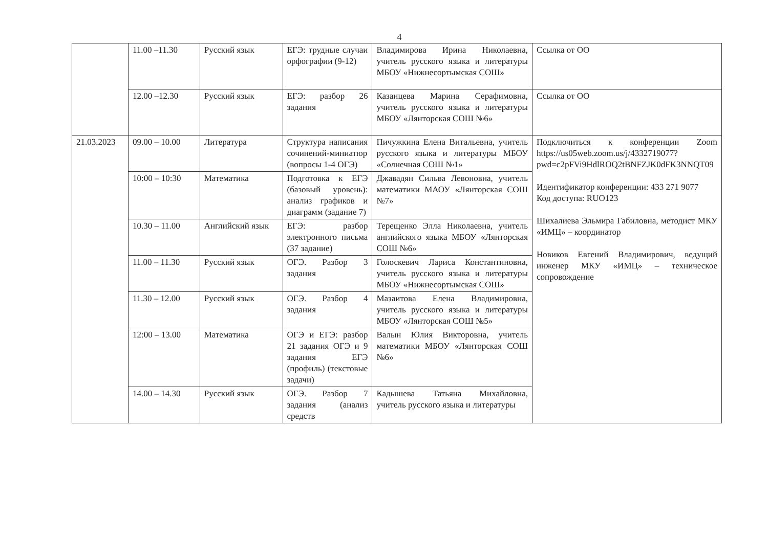4
| | 11.00 –11.30 | Русский язык | ЕГЭ: трудные случаи орфографии (9-12) | Владимирова Ирина Николаевна, учитель русского языка и литературы МБОУ «Нижнесортымская СОШ» | Ссылка от ОО |
| | 12.00 –12.30 | Русский язык | ЕГЭ: разбор 26 задания | Казанцева Марина Серафимовна, учитель русского языка и литературы МБОУ «Лянторская СОШ №6» | Ссылка от ОО |
| 21.03.2023 | 09.00 – 10.00 | Литература | Структура написания сочинений-миниатюр (вопросы 1-4 ОГЭ) | Пичужкина Елена Витальевна, учитель русского языка и литературы МБОУ «Солнечная СОШ №1» | Подключиться к конференции Zoom https://us05web.zoom.us/j/4332719077?pwd=c2pFVi9HdlROQ2tBNFZJK0dFK3NNQT09 Идентификатор конференции: 433 271 9077 Код доступа: RUO123 Шихалиева Эльмира Габиловна, методист МКУ «ИМЦ» – координатор Новиков Евгений Владимирович, ведущий инженер МКУ «ИМЦ» – техническое сопровождение |
| | 10:00 – 10:30 | Математика | Подготовка к ЕГЭ (базовый уровень): анализ графиков и диаграмм (задание 7) | Джавадян Сильва Левоновна, учитель математики МАОУ «Лянторская СОШ №7» | |
| | 10.30 – 11.00 | Английский язык | ЕГЭ: разбор электронного письма (37 задание) | Терещенко Элла Николаевна, учитель английского языка МБОУ «Лянторская СОШ №6» | |
| | 11.00 – 11.30 | Русский язык | ОГЭ. Разбор 3 задания | Голоскевич Лариса Константиновна, учитель русского языка и литературы МБОУ «Нижнесортымская СОШ» | |
| | 11.30 – 12.00 | Русский язык | ОГЭ. Разбор 4 задания | Мазаитова Елена Владимировна, учитель русского языка и литературы МБОУ «Лянторская СОШ №5» | |
| | 12:00 – 13.00 | Математика | ОГЭ и ЕГЭ: разбор 21 задания ОГЭ и 9 задания ЕГЭ (профиль) (текстовые задачи) | Валын Юлия Викторовна, учитель математики МБОУ «Лянторская СОШ №6» | |
| | 14.00 – 14.30 | Русский язык | ОГЭ. Разбор 7 задания (анализ средств | Кадышева Татьяна Михайловна, учитель русского языка и литературы | |